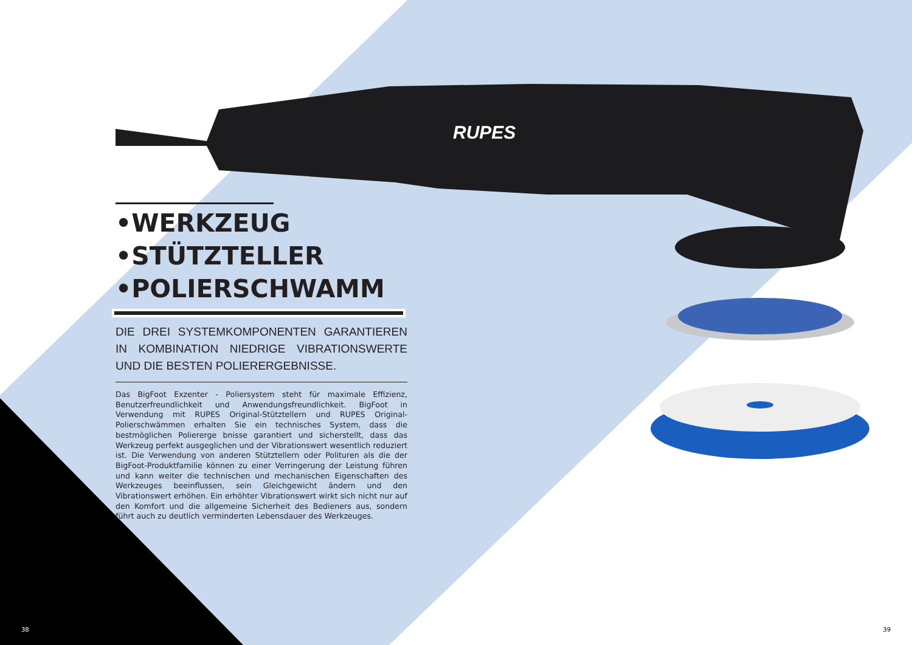RUPES
•WERKZEUG
•STÜTZTELLER
•POLIERSCHWAMM
DIE DREI SYSTEMKOMPONENTEN GARANTIEREN IN KOMBINATION NIEDRIGE VIBRATIONSWERTE UND DIE BESTEN POLIERERGEBNISSE.
Das BigFoot Exzenter - Poliersystem steht für maximale Effizienz, Benutzerfreundlichkeit und Anwendungsfreundlichkeit. BigFoot in Verwendung mit RUPES Original-Stütztellern und RUPES Original-Polierschwämmen erhalten Sie ein technisches System, dass die bestmöglichen Poliererge bnisse garantiert und sicherstellt, dass das Werkzeug perfekt ausgeglichen und der Vibrationswert wesentlich reduziert ist. Die Verwendung von anderen Stütztellern oder Polituren als die der BigFoot-Produktfamilie können zu einer Verringerung der Leistung führen und kann weiter die technischen und mechanischen Eigenschaften des Werkzeuges beeinflussen, sein Gleichgewicht ändern und den Vibrationswert erhöhen. Ein erhöhter Vibrationswert wirkt sich nicht nur auf den Komfort und die allgemeine Sicherheit des Bedieners aus, sondern führt auch zu deutlich verminderten Lebensdauer des Werkzeuges.
38 39